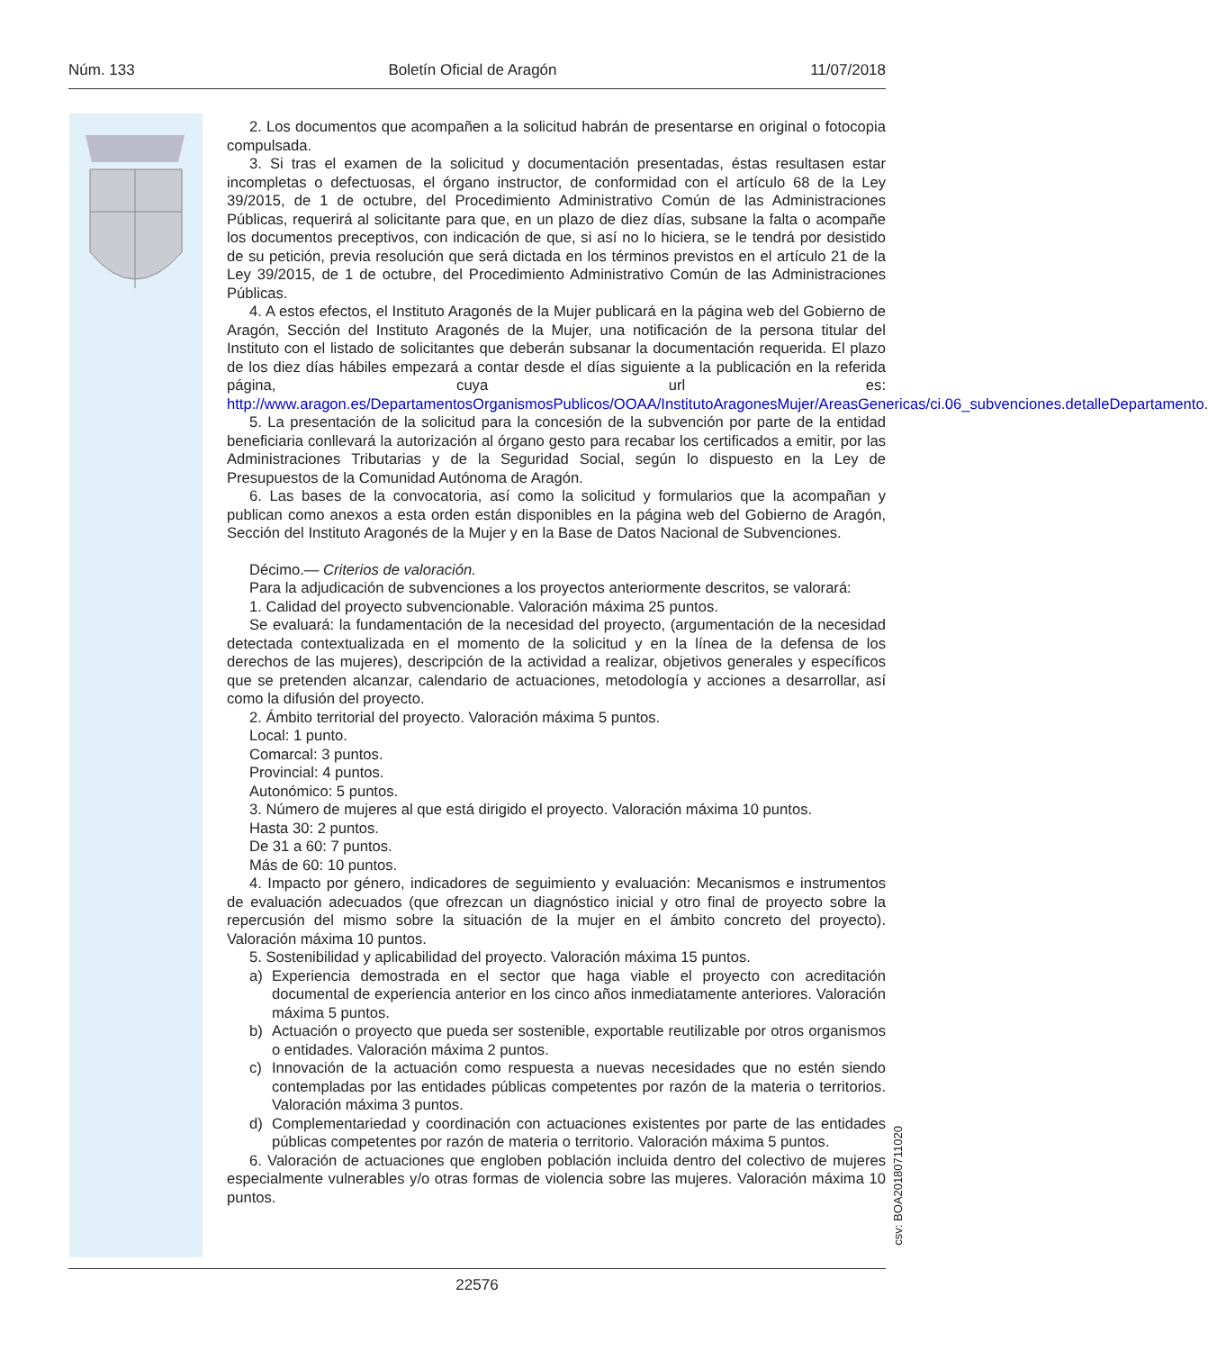Núm. 133 Boletín Oficial de Aragón 11/07/2018
2. Los documentos que acompañen a la solicitud habrán de presentarse en original o fotocopia compulsada.
3. Si tras el examen de la solicitud y documentación presentadas, éstas resultasen estar incompletas o defectuosas, el órgano instructor, de conformidad con el artículo 68 de la Ley 39/2015, de 1 de octubre, del Procedimiento Administrativo Común de las Administraciones Públicas, requerirá al solicitante para que, en un plazo de diez días, subsane la falta o acompañe los documentos preceptivos, con indicación de que, si así no lo hiciera, se le tendrá por desistido de su petición, previa resolución que será dictada en los términos previstos en el artículo 21 de la Ley 39/2015, de 1 de octubre, del Procedimiento Administrativo Común de las Administraciones Públicas.
4. A estos efectos, el Instituto Aragonés de la Mujer publicará en la página web del Gobierno de Aragón, Sección del Instituto Aragonés de la Mujer, una notificación de la persona titular del Instituto con el listado de solicitantes que deberán subsanar la documentación requerida. El plazo de los diez días hábiles empezará a contar desde el días siguiente a la publicación en la referida página, cuya url es: http://www.aragon.es/DepartamentosOrganismosPublicos/OOAA/InstitutoAragonesMujer/AreasGenericas/ci.06_subvenciones.detalleDepartamento.
5. La presentación de la solicitud para la concesión de la subvención por parte de la entidad beneficiaria conllevará la autorización al órgano gesto para recabar los certificados a emitir, por las Administraciones Tributarias y de la Seguridad Social, según lo dispuesto en la Ley de Presupuestos de la Comunidad Autónoma de Aragón.
6. Las bases de la convocatoria, así como la solicitud y formularios que la acompañan y publican como anexos a esta orden están disponibles en la página web del Gobierno de Aragón, Sección del Instituto Aragonés de la Mujer y en la Base de Datos Nacional de Subvenciones.
Décimo.— Criterios de valoración.
Para la adjudicación de subvenciones a los proyectos anteriormente descritos, se valorará:
1. Calidad del proyecto subvencionable. Valoración máxima 25 puntos.
Se evaluará: la fundamentación de la necesidad del proyecto, (argumentación de la necesidad detectada contextualizada en el momento de la solicitud y en la línea de la defensa de los derechos de las mujeres), descripción de la actividad a realizar, objetivos generales y específicos que se pretenden alcanzar, calendario de actuaciones, metodología y acciones a desarrollar, así como la difusión del proyecto.
2. Ámbito territorial del proyecto. Valoración máxima 5 puntos.
Local: 1 punto.
Comarcal: 3 puntos.
Provincial: 4 puntos.
Autonómico: 5 puntos.
3. Número de mujeres al que está dirigido el proyecto. Valoración máxima 10 puntos.
Hasta 30: 2 puntos.
De 31 a 60: 7 puntos.
Más de 60: 10 puntos.
4. Impacto por género, indicadores de seguimiento y evaluación: Mecanismos e instrumentos de evaluación adecuados (que ofrezcan un diagnóstico inicial y otro final de proyecto sobre la repercusión del mismo sobre la situación de la mujer en el ámbito concreto del proyecto). Valoración máxima 10 puntos.
5. Sostenibilidad y aplicabilidad del proyecto. Valoración máxima 15 puntos.
a) Experiencia demostrada en el sector que haga viable el proyecto con acreditación documental de experiencia anterior en los cinco años inmediatamente anteriores. Valoración máxima 5 puntos.
b) Actuación o proyecto que pueda ser sostenible, exportable reutilizable por otros organismos o entidades. Valoración máxima 2 puntos.
c) Innovación de la actuación como respuesta a nuevas necesidades que no estén siendo contempladas por las entidades públicas competentes por razón de la materia o territorios. Valoración máxima 3 puntos.
d) Complementariedad y coordinación con actuaciones existentes por parte de las entidades públicas competentes por razón de materia o territorio. Valoración máxima 5 puntos.
6. Valoración de actuaciones que engloben población incluida dentro del colectivo de mujeres especialmente vulnerables y/o otras formas de violencia sobre las mujeres. Valoración máxima 10 puntos.
csv: BOA20180711020
22576